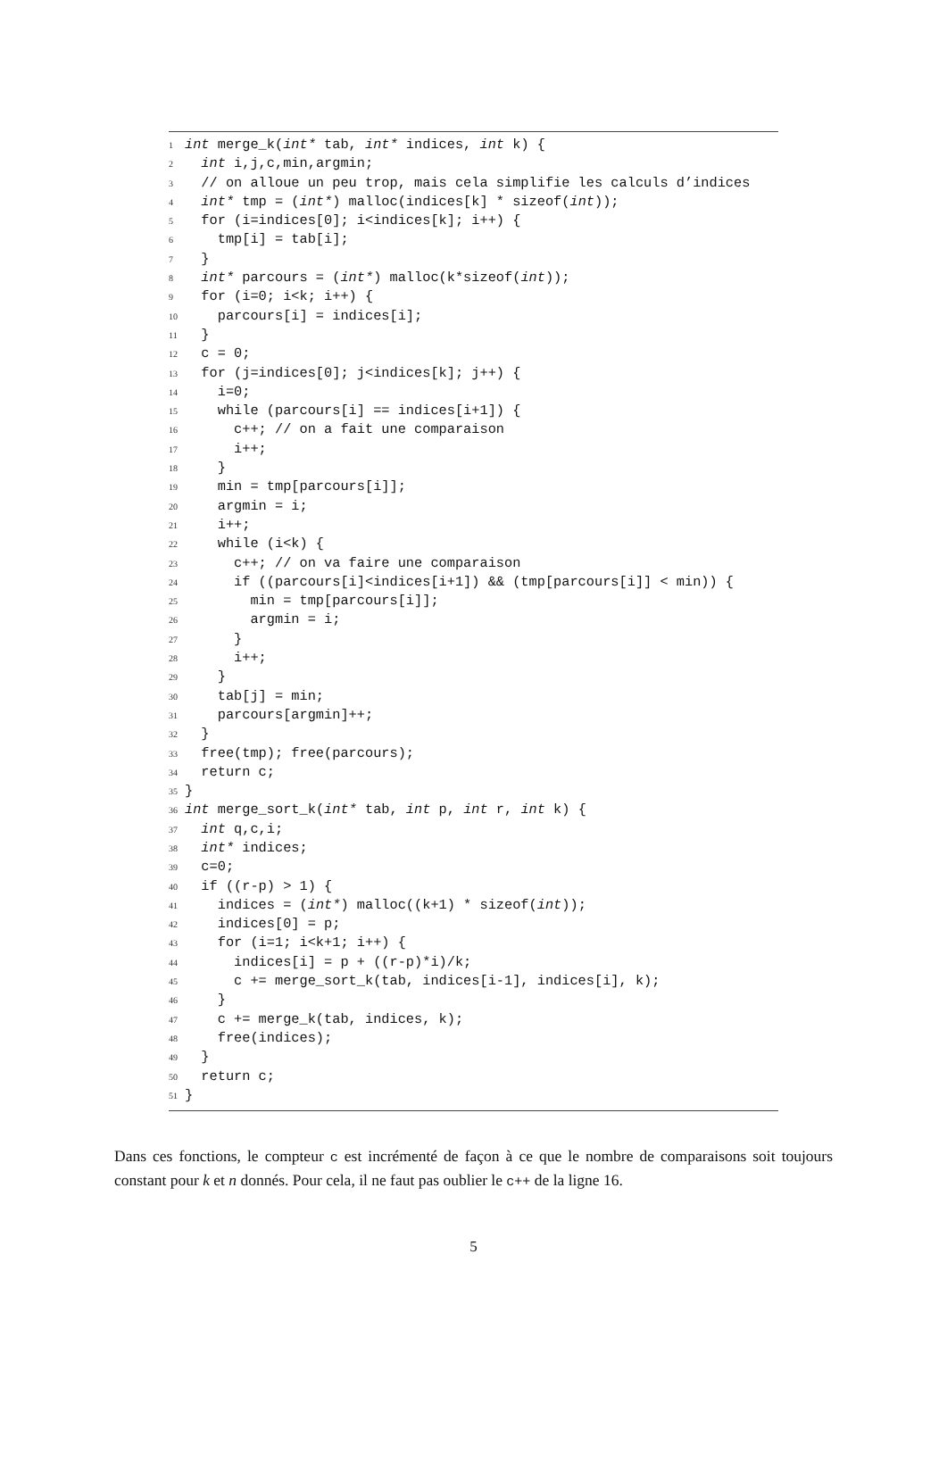1 int merge_k(int* tab, int* indices, int k) {
2 int i,j,c,min,argmin;
3 // on alloue un peu trop, mais cela simplifie les calculs d’indices
4 int* tmp = (int*) malloc(indices[k] * sizeof(int));
5 for (i=indices[0]; i<indices[k]; i++) {
6 tmp[i] = tab[i];
7 }
8 int* parcours = (int*) malloc(k*sizeof(int));
9 for (i=0; i<k; i++) {
10 parcours[i] = indices[i];
11 }
12 c = 0;
13 for (j=indices[0]; j<indices[k]; j++) {
14 i=0;
15 while (parcours[i] == indices[i+1]) {
16 c++; // on a fait une comparaison
17 i++;
18 }
19 min = tmp[parcours[i]];
20 argmin = i;
21 i++;
22 while (i<k) {
23 c++; // on va faire une comparaison
24 if ((parcours[i]<indices[i+1]) && (tmp[parcours[i]] < min)) {
25 min = tmp[parcours[i]];
26 argmin = i;
27 }
28 i++;
29 }
30 tab[j] = min;
31 parcours[argmin]++;
32 }
33 free(tmp); free(parcours);
34 return c;
35 }
36 int merge_sort_k(int* tab, int p, int r, int k) {
37 int q,c,i;
38 int* indices;
39 c=0;
40 if ((r-p) > 1) {
41 indices = (int*) malloc((k+1) * sizeof(int));
42 indices[0] = p;
43 for (i=1; i<k+1; i++) {
44 indices[i] = p + ((r-p)*i)/k;
45 c += merge_sort_k(tab, indices[i-1], indices[i], k);
46 }
47 c += merge_k(tab, indices, k);
48 free(indices);
49 }
50 return c;
51 }
Dans ces fonctions, le compteur c est incrémenté de façon à ce que le nombre de comparaisons soit toujours constant pour k et n donnés. Pour cela, il ne faut pas oublier le c++ de la ligne 16.
5